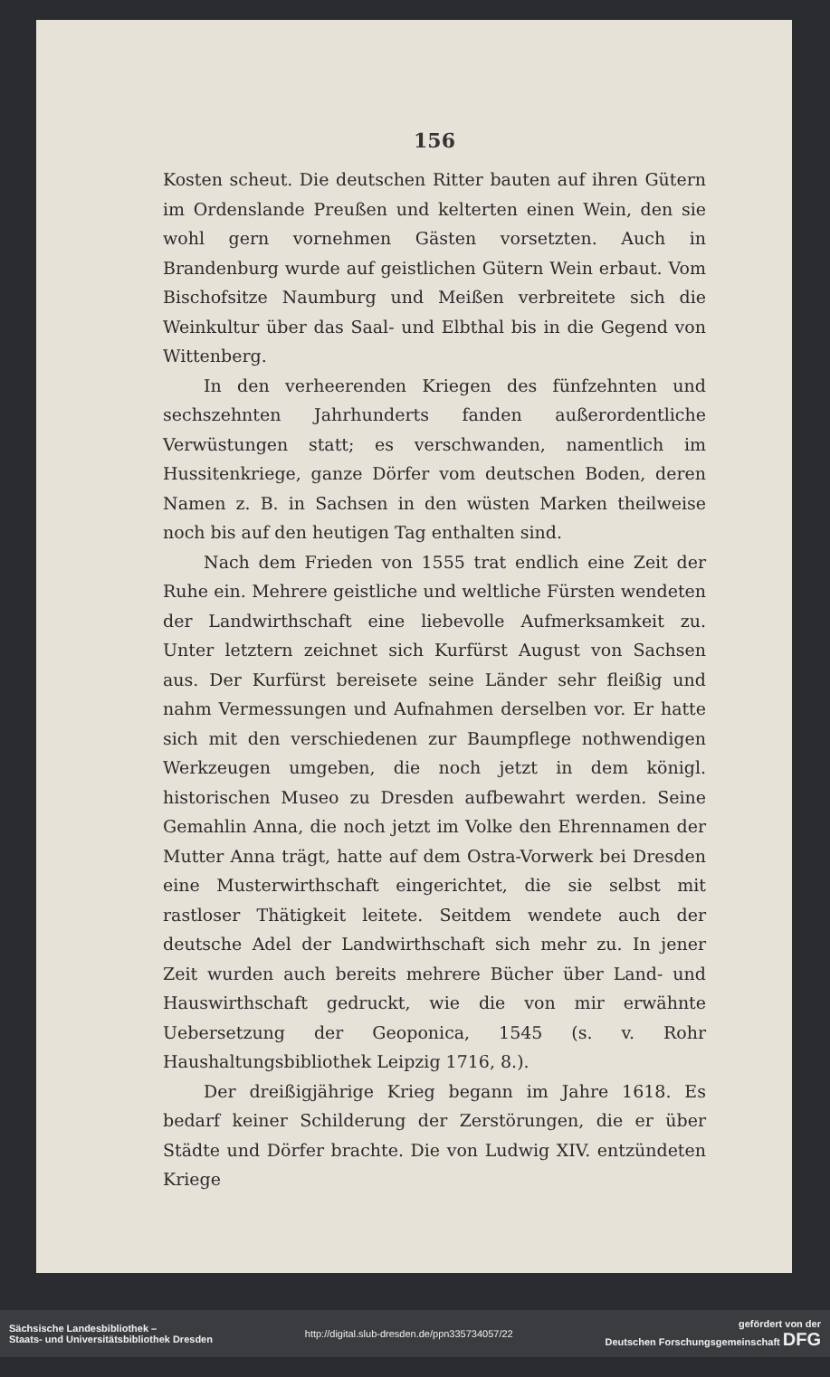156
Kosten scheut. Die deutschen Ritter bauten auf ihren Gütern im Ordenslande Preußen und kelterten einen Wein, den sie wohl gern vornehmen Gästen vorsetzten. Auch in Brandenburg wurde auf geistlichen Gütern Wein erbaut. Vom Bischofsitze Naumburg und Meißen verbreitete sich die Weinkultur über das Saal- und Elbthal bis in die Gegend von Wittenberg.
In den verheerenden Kriegen des fünfzehnten und sechszehnten Jahrhunderts fanden außerordentliche Verwüstungen statt; es verschwanden, namentlich im Hussitenkriege, ganze Dörfer vom deutschen Boden, deren Namen z. B. in Sachsen in den wüsten Marken theilweise noch bis auf den heutigen Tag enthalten sind.
Nach dem Frieden von 1555 trat endlich eine Zeit der Ruhe ein. Mehrere geistliche und weltliche Fürsten wendeten der Landwirthschaft eine liebevolle Aufmerksamkeit zu. Unter letztern zeichnet sich Kurfürst August von Sachsen aus. Der Kurfürst bereisete seine Länder sehr fleißig und nahm Vermessungen und Aufnahmen derselben vor. Er hatte sich mit den verschiedenen zur Baumpflege nothwendigen Werkzeugen umgeben, die noch jetzt in dem königl. historischen Museo zu Dresden aufbewahrt werden. Seine Gemahlin Anna, die noch jetzt im Volke den Ehrennamen der Mutter Anna trägt, hatte auf dem Ostra-Vorwerk bei Dresden eine Musterwirthschaft eingerichtet, die sie selbst mit rastloser Thätigkeit leitete. Seitdem wendete auch der deutsche Adel der Landwirthschaft sich mehr zu. In jener Zeit wurden auch bereits mehrere Bücher über Land- und Hauswirthschaft gedruckt, wie die von mir erwähnte Uebersetzung der Geoponica, 1545 (s. v. Rohr Haushaltungsbibliothek Leipzig 1716, 8.).
Der dreißigjährige Krieg begann im Jahre 1618. Es bedarf keiner Schilderung der Zerstörungen, die er über Städte und Dörfer brachte. Die von Ludwig XIV. entzündeten Kriege
Sächsische Landesbibliothek –
Staats- und Universitätsbibliothek Dresden
http://digital.slub-dresden.de/ppn335734057/22
gefördert von der
Deutschen Forschungsgemeinschaft DFG